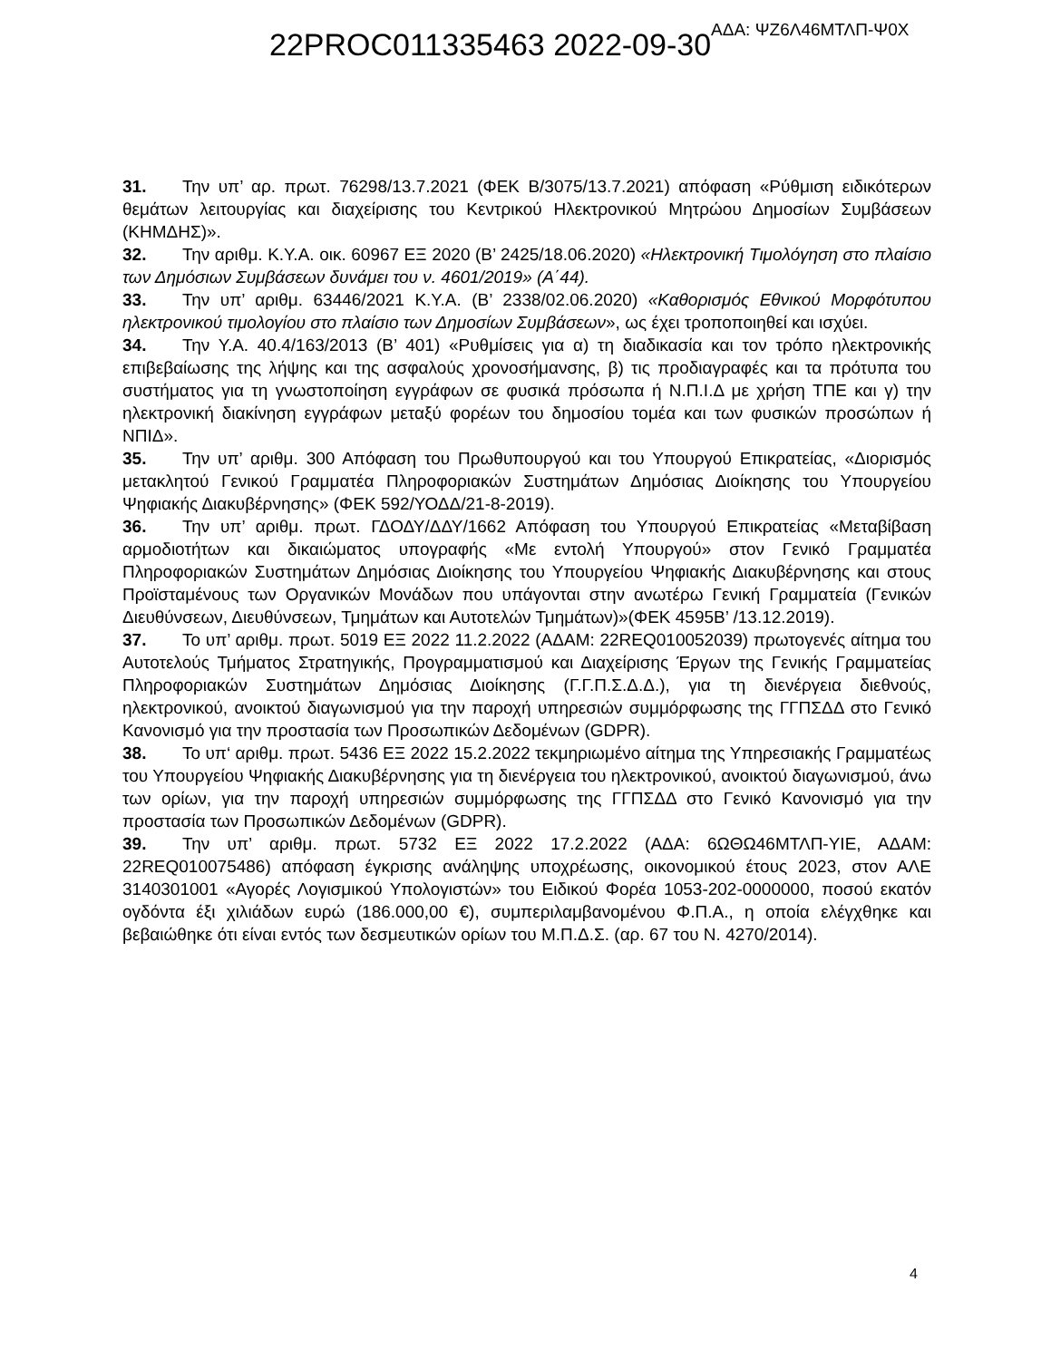22PROC011335463 2022-09-30 ΑΔΑ: ΨΖ6Λ46ΜΤΛΠ-Ψ0Χ
31. Την υπ’ αρ. πρωτ. 76298/13.7.2021 (ΦΕΚ Β/3075/13.7.2021) απόφαση «Ρύθμιση ειδικότερων θεμάτων λειτουργίας και διαχείρισης του Κεντρικού Ηλεκτρονικού Μητρώου Δημοσίων Συμβάσεων (ΚΗΜΔΗΣ)».
32. Την αριθμ. Κ.Υ.Α. οικ. 60967 ΕΞ 2020 (Β’ 2425/18.06.2020) «Ηλεκτρονική Τιμολόγηση στο πλαίσιο των Δημόσιων Συμβάσεων δυνάμει του ν. 4601/2019» (Α΄44).
33. Την υπ’ αριθμ. 63446/2021 Κ.Υ.Α. (Β’ 2338/02.06.2020) «Καθορισμός Εθνικού Μορφότυπου ηλεκτρονικού τιμολογίου στο πλαίσιο των Δημοσίων Συμβάσεων», ως έχει τροποποιηθεί και ισχύει.
34. Την Υ.Α. 40.4/163/2013 (Β’ 401) «Ρυθμίσεις για α) τη διαδικασία και τον τρόπο ηλεκτρονικής επιβεβαίωσης της λήψης και της ασφαλούς χρονοσήμανσης, β) τις προδιαγραφές και τα πρότυπα του συστήματος για τη γνωστοποίηση εγγράφων σε φυσικά πρόσωπα ή Ν.Π.Ι.Δ με χρήση ΤΠΕ και γ) την ηλεκτρονική διακίνηση εγγράφων μεταξύ φορέων του δημοσίου τομέα και των φυσικών προσώπων ή ΝΠΙΔ».
35. Την υπ’ αριθμ. 300 Απόφαση του Πρωθυπουργού και του Υπουργού Επικρατείας, «Διορισμός μετακλητού Γενικού Γραμματέα Πληροφοριακών Συστημάτων Δημόσιας Διοίκησης του Υπουργείου Ψηφιακής Διακυβέρνησης» (ΦΕΚ 592/ΥΟΔΔ/21-8-2019).
36. Την υπ’ αριθμ. πρωτ. ΓΔΟΔΥ/ΔΔΥ/1662 Απόφαση του Υπουργού Επικρατείας «Μεταβίβαση αρμοδιοτήτων και δικαιώματος υπογραφής «Με εντολή Υπουργού» στον Γενικό Γραμματέα Πληροφοριακών Συστημάτων Δημόσιας Διοίκησης του Υπουργείου Ψηφιακής Διακυβέρνησης και στους Προϊσταμένους των Οργανικών Μονάδων που υπάγονται στην ανωτέρω Γενική Γραμματεία (Γενικών Διευθύνσεων, Διευθύνσεων, Τμημάτων και Αυτοτελών Τμημάτων)»(ΦΕΚ 4595Β’ /13.12.2019).
37. Το υπ’ αριθμ. πρωτ. 5019 ΕΞ 2022 11.2.2022 (ΑΔΑΜ: 22REQ010052039) πρωτογενές αίτημα του Αυτοτελούς Τμήματος Στρατηγικής, Προγραμματισμού και Διαχείρισης Έργων της Γενικής Γραμματείας Πληροφοριακών Συστημάτων Δημόσιας Διοίκησης (Γ.Γ.Π.Σ.Δ.Δ.), για τη διενέργεια διεθνούς, ηλεκτρονικού, ανοικτού διαγωνισμού για την παροχή υπηρεσιών συμμόρφωσης της ΓΓΠΣΔΔ στο Γενικό Κανονισμό για την προστασία των Προσωπικών Δεδομένων (GDPR).
38. Το υπ‘ αριθμ. πρωτ. 5436 ΕΞ 2022 15.2.2022 τεκμηριωμένο αίτημα της Υπηρεσιακής Γραμματέως του Υπουργείου Ψηφιακής Διακυβέρνησης για τη διενέργεια του ηλεκτρονικού, ανοικτού διαγωνισμού, άνω των ορίων, για την παροχή υπηρεσιών συμμόρφωσης της ΓΓΠΣΔΔ στο Γενικό Κανονισμό για την προστασία των Προσωπικών Δεδομένων (GDPR).
39. Την υπ’ αριθμ. πρωτ. 5732 ΕΞ 2022 17.2.2022 (ΑΔΑ: 6ΩΘΩ46ΜΤΛΠ-ΥΙΕ, ΑΔΑΜ: 22REQ010075486) απόφαση έγκρισης ανάληψης υποχρέωσης, οικονομικού έτους 2023, στον ΑΛΕ 3140301001 «Αγορές Λογισμικού Υπολογιστών» του Ειδικού Φορέα 1053-202-0000000, ποσού εκατόν ογδόντα έξι χιλιάδων ευρώ (186.000,00 €), συμπεριλαμβανομένου Φ.Π.Α., η οποία ελέγχθηκε και βεβαιώθηκε ότι είναι εντός των δεσμευτικών ορίων του Μ.Π.Δ.Σ. (αρ. 67 του Ν. 4270/2014).
4